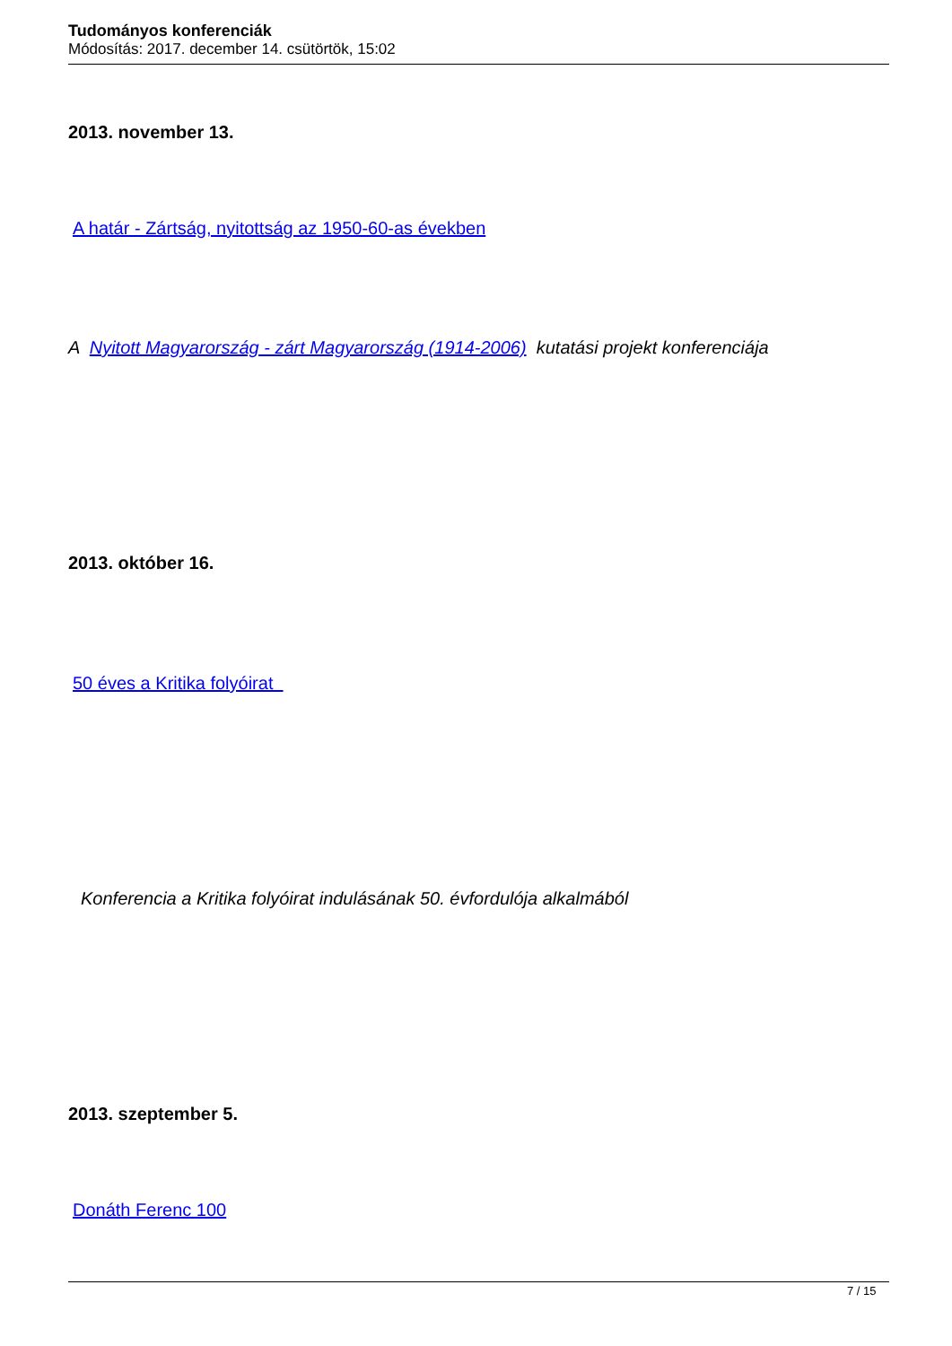Tudományos konferenciák
Módosítás: 2017. december 14. csütörtök, 15:02
2013. november 13.
A határ - Zártság, nyitottság az 1950-60-as években
A Nyitott Magyarország - zárt Magyarország (1914-2006) kutatási projekt konferenciája
2013. október 16.
50 éves a Kritika folyóirat
Konferencia a Kritika folyóirat indulásának 50. évfordulója alkalmából
2013. szeptember 5.
Donáth Ferenc 100
7 / 15